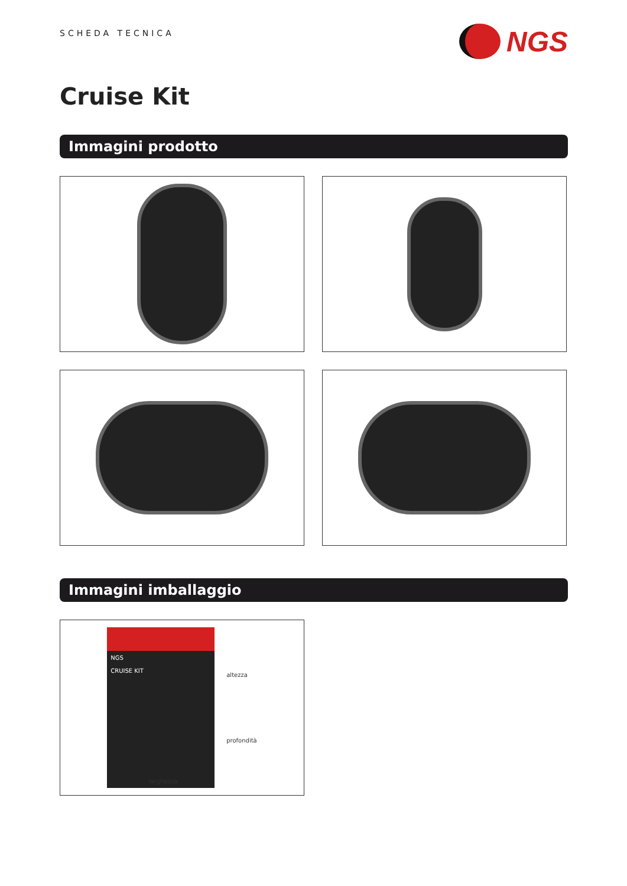SCHEDA TECNICA
NGS
Cruise Kit
Immagini prodotto
Immagini imballaggio
NGS
CRUISE KIT
altezza
profondità
larghezza